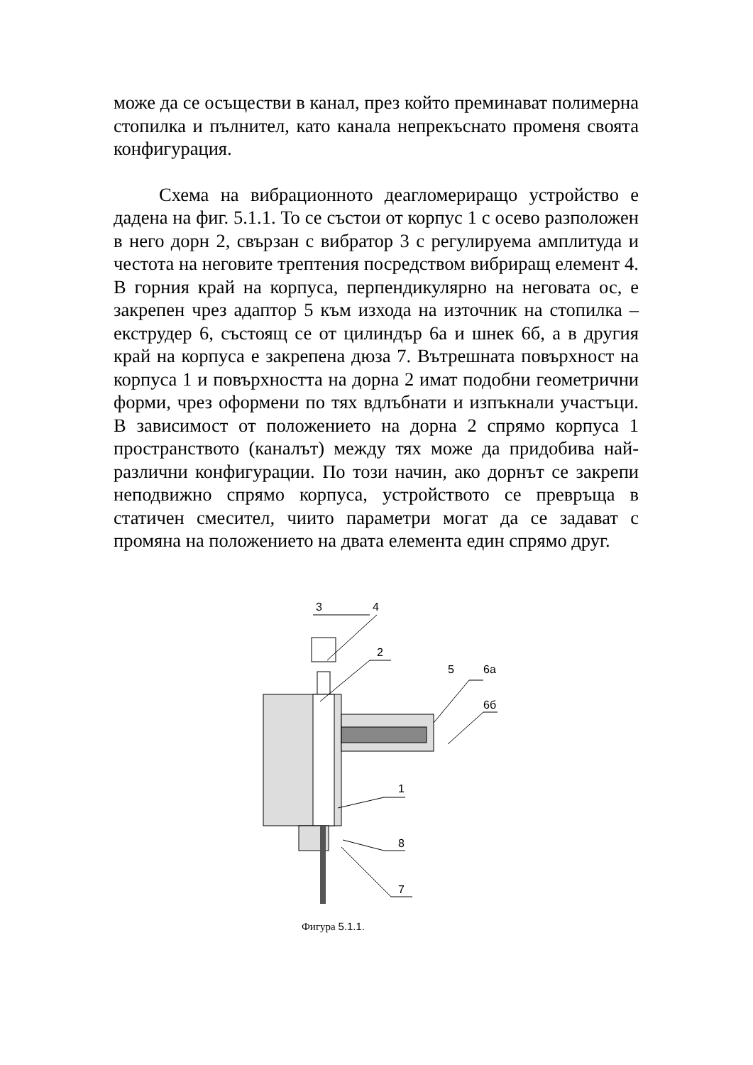може да се осъществи в канал, през който преминават полимерна стопилка и пълнител, като канала непрекъснато променя своята конфигурация.
Схема на вибрационното деагломериращо устройство е дадена на фиг. 5.1.1. То се състои от корпус 1 с осево разположен в него дорн 2, свързан с вибратор 3 с регулируема амплитуда и честота на неговите трептения посредством вибриращ елемент 4. В горния край на корпуса, перпендикулярно на неговата ос, е закрепен чрез адаптор 5 към изхода на източник на стопилка – екструдер 6, състоящ се от цилиндър 6а и шнек 6б, а в другия край на корпуса е закрепена дюза 7. Вътрешната повърхност на корпуса 1 и повърхността на дорна 2 имат подобни геометрични форми, чрез оформени по тях вдлъбнати и изпъкнали участъци. В зависимост от положението на дорна 2 спрямо корпуса 1 пространството (каналът) между тях може да придобива най-различни конфигурации. По този начин, ако дорнът се закрепи неподвижно спрямо корпуса, устройството се превръща в статичен смесител, чиито параметри могат да се задават с промяна на положението на двата елемента един спрямо друг.
3
4
2
5
6а
6б
1
8
7
Фигура 5.1.1.